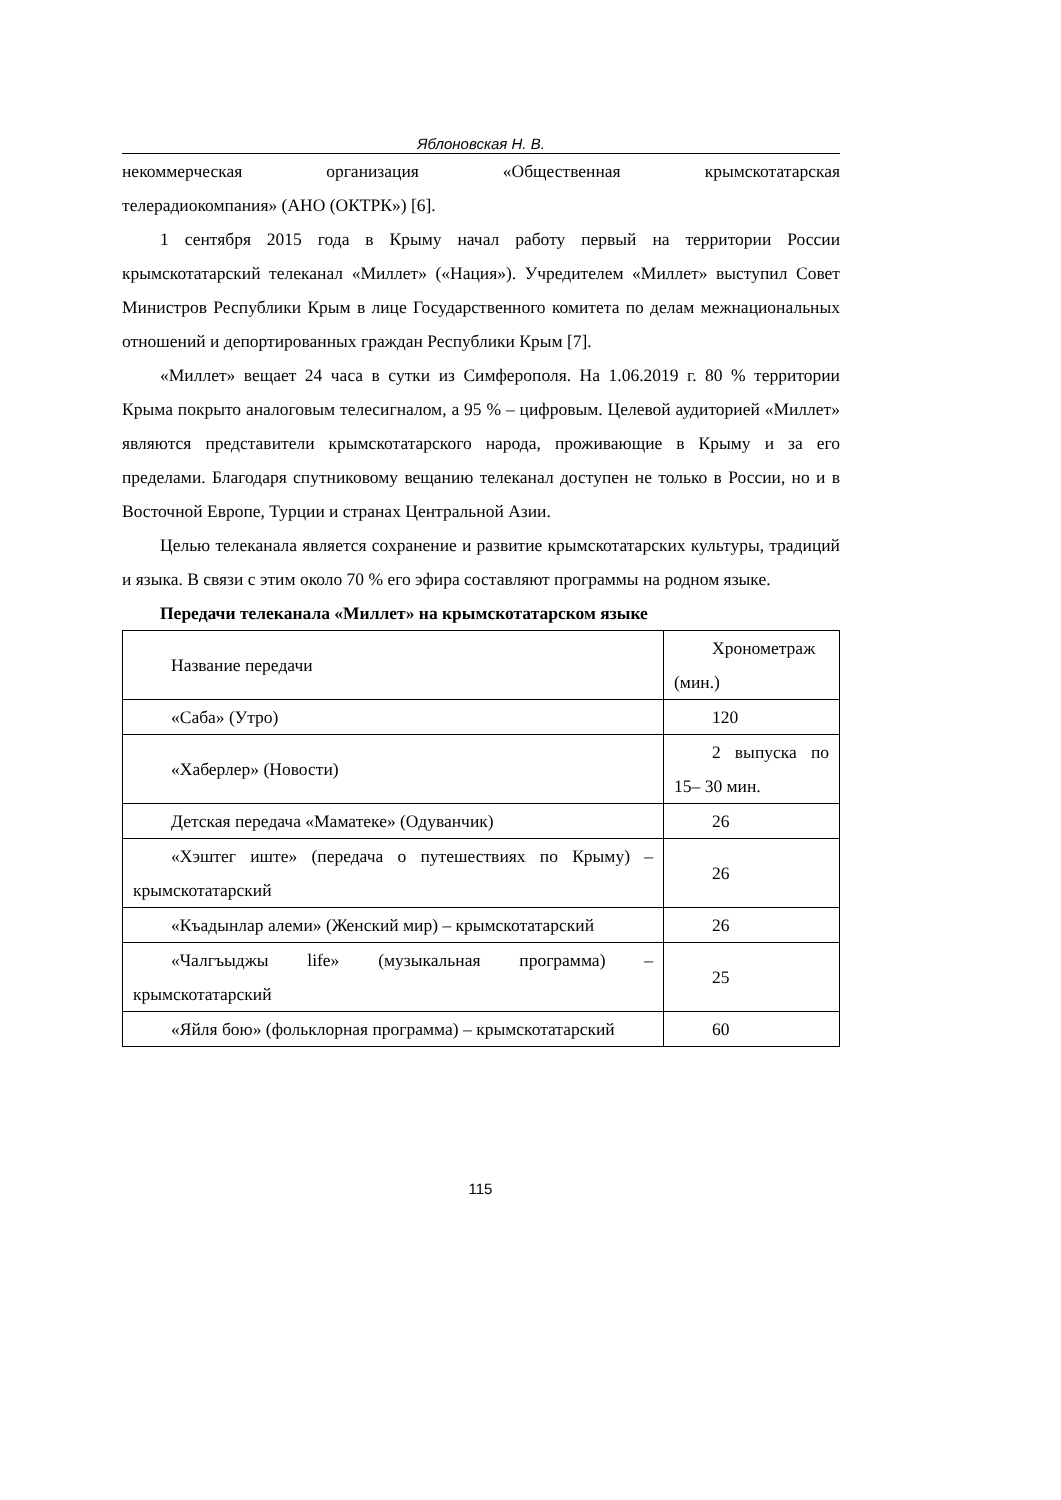Яблоновская Н. В.
некоммерческая организация «Общественная крымскотатарская
телерадиокомпания» (АНО (ОКТРК») [6].
1 сентября 2015 года в Крыму начал работу первый на территории России крымскотатарский телеканал «Миллет» («Нация»). Учредителем «Миллет» выступил Совет Министров Республики Крым в лице Государственного комитета по делам межнациональных отношений и депортированных граждан Республики Крым [7].
«Миллет» вещает 24 часа в сутки из Симферополя. На 1.06.2019 г. 80 % территории Крыма покрыто аналоговым телесигналом, а 95 % – цифровым. Целевой аудиторией «Миллет» являются представители крымскотатарского народа, проживающие в Крыму и за его пределами. Благодаря спутниковому вещанию телеканал доступен не только в России, но и в Восточной Европе, Турции и странах Центральной Азии.
Целью телеканала является сохранение и развитие крымскотатарских культуры, традиций и языка. В связи с этим около 70 % его эфира составляют программы на родном языке.
Передачи телеканала «Миллет» на крымскотатарском языке
| Название передачи | Хронометраж (мин.) |
| «Саба» (Утро) | 120 |
| «Хаберлер» (Новости) | 2 выпуска по 15– 30 мин. |
| Детская передача «Маматеке» (Одуванчик) | 26 |
| «Хэштег иште» (передача о путешествиях по Крыму) – крымскотатарский | 26 |
| «Къадынлар алеми» (Женский мир) – крымскотатарский | 26 |
| «Чалгъыджы life» (музыкальная программа) – крымскотатарский | 25 |
| «Яйля бою» (фольклорная программа) – крымскотатарский | 60 |
115